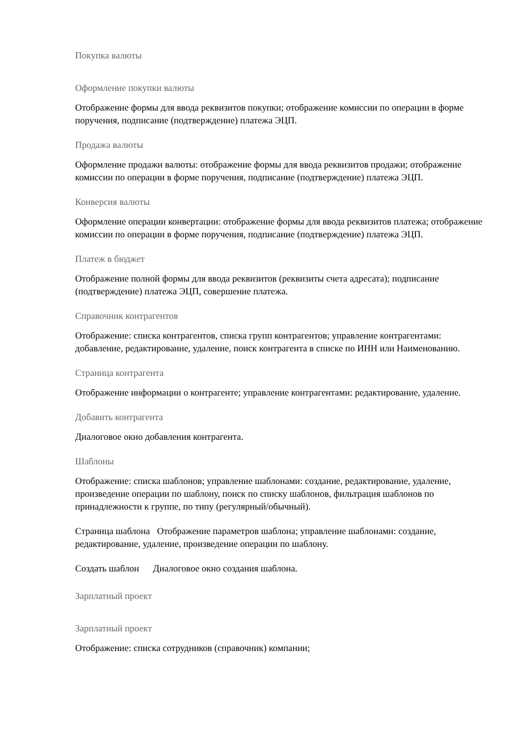Покупка валюты
Оформление покупки валюты
Отображение формы для ввода реквизитов покупки; отображение комиссии по операции в форме поручения, подписание (подтверждение) платежа ЭЦП.
Продажа валюты
Оформление продажи валюты: отображение формы для ввода реквизитов продажи; отображение комиссии по операции в форме поручения, подписание (подтверждение) платежа ЭЦП.
Конверсия валюты
Оформление операции конвертации: отображение формы для ввода реквизитов платежа; отображение комиссии по операции в форме поручения, подписание (подтверждение) платежа ЭЦП.
Платеж в бюджет
Отображение полной формы для ввода реквизитов (реквизиты счета адресата); подписание (подтверждение) платежа ЭЦП, совершение платежа.
Справочник контрагентов
Отображение: списка контрагентов, списка групп контрагентов; управление контрагентами: добавление, редактирование, удаление, поиск контрагента в списке по ИНН или Наименованию.
Страница контрагента
Отображение информации о контрагенте; управление контрагентами: редактирование, удаление.
Добавить контрагента
Диалоговое окно добавления контрагента.
Шаблоны
Отображение: списка шаблонов; управление шаблонами: создание, редактирование, удаление, произведение операции по шаблону, поиск по списку шаблонов, фильтрация шаблонов по принадлежности к группе, по типу (регулярный/обычный).
Страница шаблона Отображение параметров шаблона; управление шаблонами: создание, редактирование, удаление, произведение операции по шаблону.
Создать шаблон Диалоговое окно создания шаблона.
Зарплатный проект
Зарплатный проект
Отображение: списка сотрудников (справочник) компании;